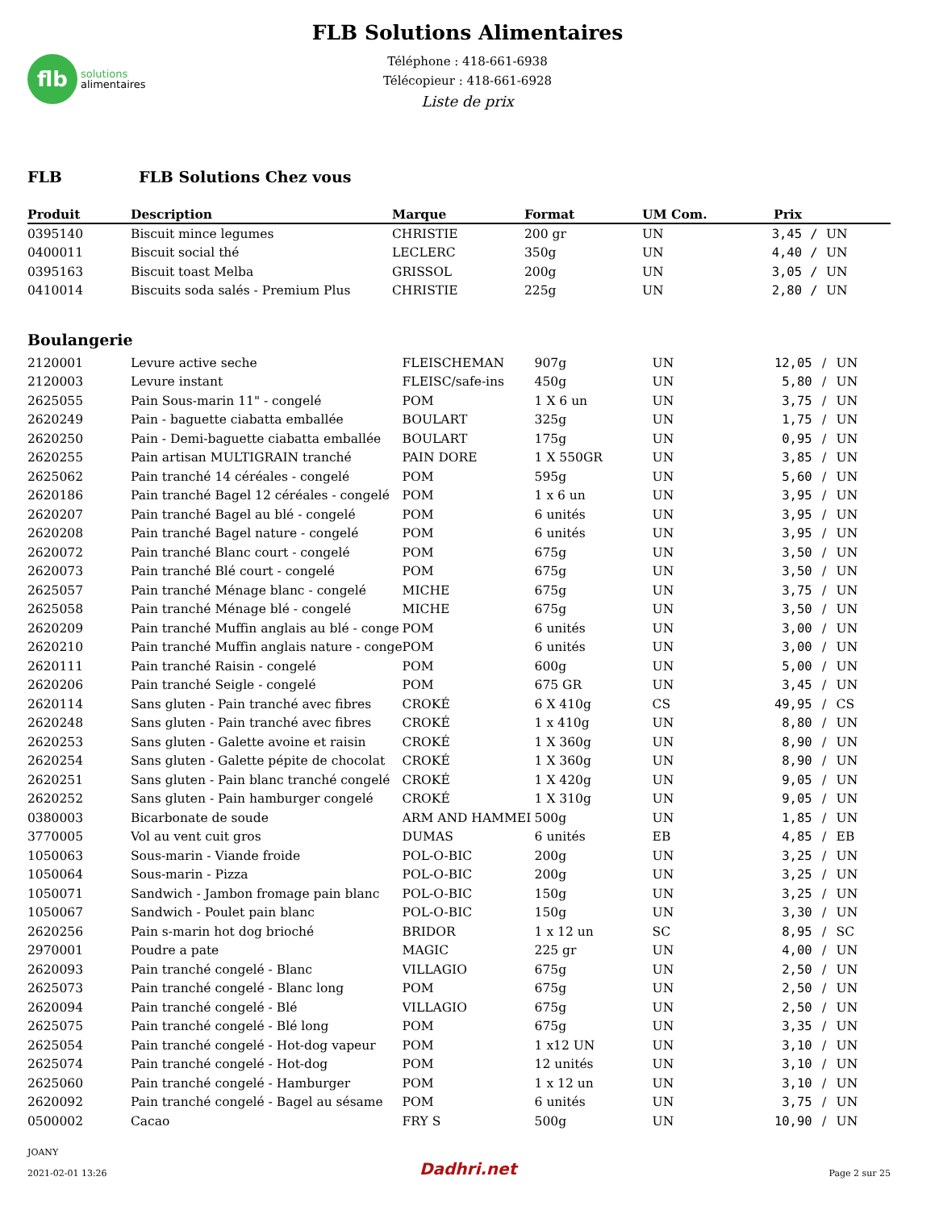flb
solutions
alimentaires
FLB Solutions Alimentaires
Téléphone : 418-661-6938
Télécopieur : 418-661-6928
Liste de prix
FLB FLB Solutions Chez vous
| Produit | Description | Marque | Format | UM Com. | Prix | | |
| --- | --- | --- | --- | --- | --- | --- | --- |
| 0395140 | Biscuit mince legumes | CHRISTIE | 200 gr | UN | 3,45 | / | UN |
| 0400011 | Biscuit social thé | LECLERC | 350g | UN | 4,40 | / | UN |
| 0395163 | Biscuit toast Melba | GRISSOL | 200g | UN | 3,05 | / | UN |
| 0410014 | Biscuits soda salés - Premium Plus | CHRISTIE | 225g | UN | 2,80 | / | UN |
Boulangerie
| 2120001 | Levure active seche | FLEISCHEMAN | 907g | UN | 12,05 | / | UN |
| 2120003 | Levure instant | FLEISC/safe-ins | 450g | UN | 5,80 | / | UN |
| 2625055 | Pain Sous-marin 11" - congelé | POM | 1 X 6 un | UN | 3,75 | / | UN |
| 2620249 | Pain - baguette ciabatta emballée | BOULART | 325g | UN | 1,75 | / | UN |
| 2620250 | Pain - Demi-baguette ciabatta emballée | BOULART | 175g | UN | 0,95 | / | UN |
| 2620255 | Pain artisan MULTIGRAIN tranché | PAIN DORE | 1 X 550GR | UN | 3,85 | / | UN |
| 2625062 | Pain tranché 14 céréales - congelé | POM | 595g | UN | 5,60 | / | UN |
| 2620186 | Pain tranché Bagel 12 céréales - congelé | POM | 1 x 6 un | UN | 3,95 | / | UN |
| 2620207 | Pain tranché Bagel au blé - congelé | POM | 6 unités | UN | 3,95 | / | UN |
| 2620208 | Pain tranché Bagel nature - congelé | POM | 6 unités | UN | 3,95 | / | UN |
| 2620072 | Pain tranché Blanc court - congelé | POM | 675g | UN | 3,50 | / | UN |
| 2620073 | Pain tranché Blé court - congelé | POM | 675g | UN | 3,50 | / | UN |
| 2625057 | Pain tranché Ménage blanc - congelé | MICHE | 675g | UN | 3,75 | / | UN |
| 2625058 | Pain tranché Ménage blé - congelé | MICHE | 675g | UN | 3,50 | / | UN |
| 2620209 | Pain tranché Muffin anglais au blé - conge | POM | 6 unités | UN | 3,00 | / | UN |
| 2620210 | Pain tranché Muffin anglais nature - conge | POM | 6 unités | UN | 3,00 | / | UN |
| 2620111 | Pain tranché Raisin - congelé | POM | 600g | UN | 5,00 | / | UN |
| 2620206 | Pain tranché Seigle - congelé | POM | 675 GR | UN | 3,45 | / | UN |
| 2620114 | Sans gluten - Pain tranché avec fibres | CROKÉ | 6 X 410g | CS | 49,95 | / | CS |
| 2620248 | Sans gluten - Pain tranché avec fibres | CROKÉ | 1 x 410g | UN | 8,80 | / | UN |
| 2620253 | Sans gluten - Galette avoine et raisin | CROKÉ | 1 X 360g | UN | 8,90 | / | UN |
| 2620254 | Sans gluten - Galette pépite de chocolat | CROKÉ | 1 X 360g | UN | 8,90 | / | UN |
| 2620251 | Sans gluten - Pain blanc tranché congelé | CROKÉ | 1 X 420g | UN | 9,05 | / | UN |
| 2620252 | Sans gluten - Pain hamburger congelé | CROKÉ | 1 X 310g | UN | 9,05 | / | UN |
| 0380003 | Bicarbonate de soude | ARM AND HAMMEI | 500g | UN | 1,85 | / | UN |
| 3770005 | Vol au vent cuit gros | DUMAS | 6 unités | EB | 4,85 | / | EB |
| 1050063 | Sous-marin - Viande froide | POL-O-BIC | 200g | UN | 3,25 | / | UN |
| 1050064 | Sous-marin - Pizza | POL-O-BIC | 200g | UN | 3,25 | / | UN |
| 1050071 | Sandwich - Jambon fromage pain blanc | POL-O-BIC | 150g | UN | 3,25 | / | UN |
| 1050067 | Sandwich - Poulet pain blanc | POL-O-BIC | 150g | UN | 3,30 | / | UN |
| 2620256 | Pain s-marin hot dog brioché | BRIDOR | 1 x 12 un | SC | 8,95 | / | SC |
| 2970001 | Poudre a pate | MAGIC | 225 gr | UN | 4,00 | / | UN |
| 2620093 | Pain tranché congelé - Blanc | VILLAGIO | 675g | UN | 2,50 | / | UN |
| 2625073 | Pain tranché congelé - Blanc long | POM | 675g | UN | 2,50 | / | UN |
| 2620094 | Pain tranché congelé - Blé | VILLAGIO | 675g | UN | 2,50 | / | UN |
| 2625075 | Pain tranché congelé - Blé long | POM | 675g | UN | 3,35 | / | UN |
| 2625054 | Pain tranché congelé - Hot-dog vapeur | POM | 1 x12 UN | UN | 3,10 | / | UN |
| 2625074 | Pain tranché congelé - Hot-dog | POM | 12 unités | UN | 3,10 | / | UN |
| 2625060 | Pain tranché congelé - Hamburger | POM | 1 x 12 un | UN | 3,10 | / | UN |
| 2620092 | Pain tranché congelé - Bagel au sésame | POM | 6 unités | UN | 3,75 | / | UN |
| 0500002 | Cacao | FRY S | 500g | UN | 10,90 | / | UN |
JOANY
2021-02-01 13:26
Dadhri.net
Page 2 sur 25